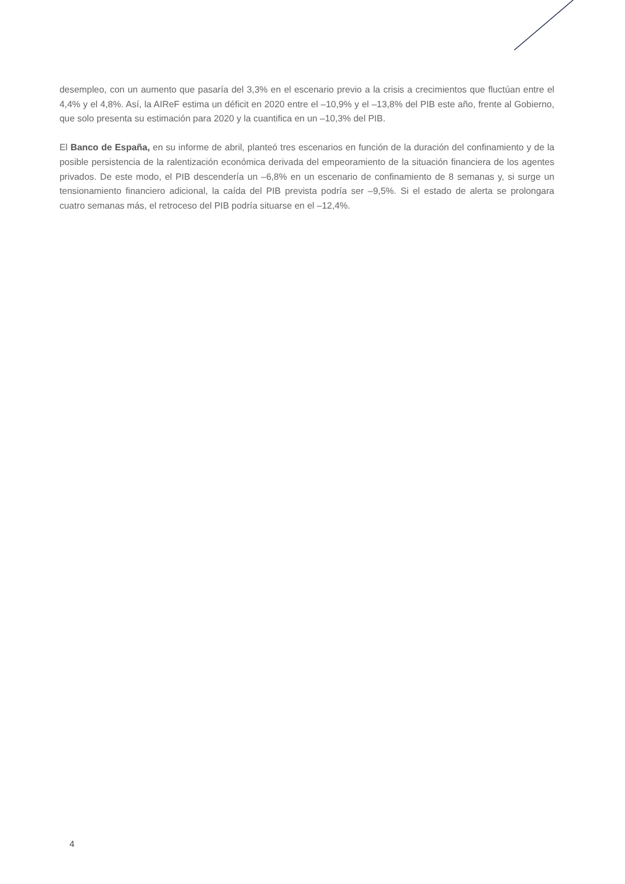desempleo, con un aumento que pasaría del 3,3% en el escenario previo a la crisis a crecimientos que fluctúan entre el 4,4% y el 4,8%. Así, la AIReF estima un déficit en 2020 entre el –10,9% y el –13,8% del PIB este año, frente al Gobierno, que solo presenta su estimación para 2020 y la cuantifica en un –10,3% del PIB.
El Banco de España, en su informe de abril, planteó tres escenarios en función de la duración del confinamiento y de la posible persistencia de la ralentización económica derivada del empeoramiento de la situación financiera de los agentes privados. De este modo, el PIB descendería un –6,8% en un escenario de confinamiento de 8 semanas y, si surge un tensionamiento financiero adicional, la caída del PIB prevista podría ser –9,5%. Si el estado de alerta se prolongara cuatro semanas más, el retroceso del PIB podría situarse en el –12,4%.
4